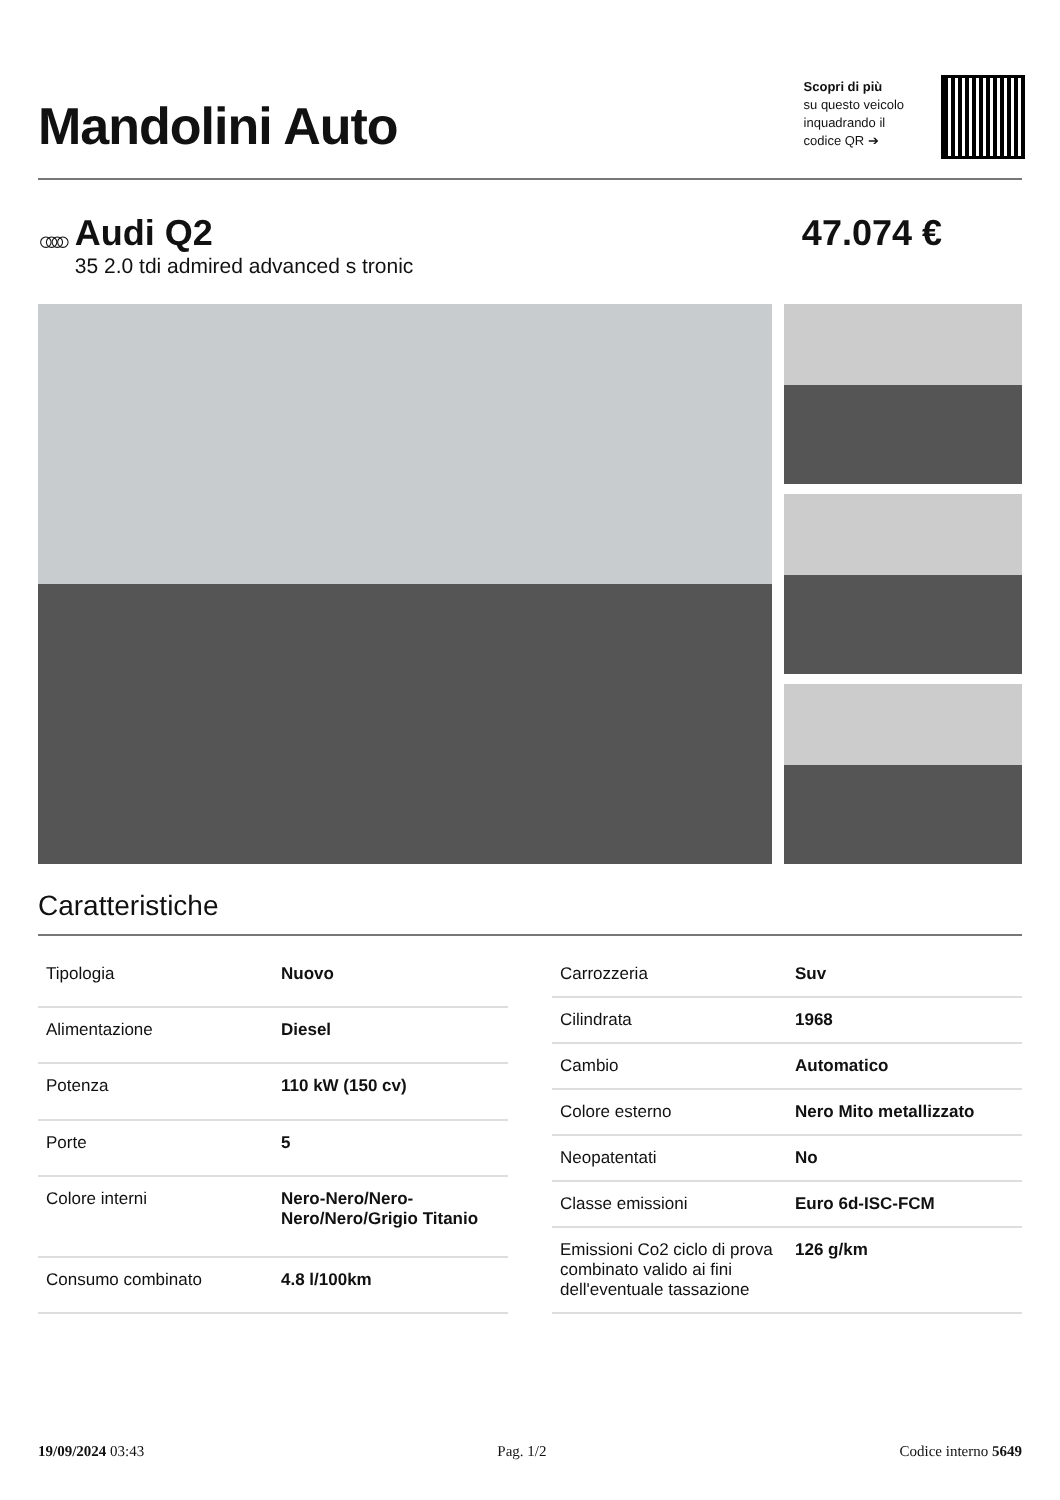Mandolini Auto
Scopri di più
su questo veicolo
inquadrando il
codice QR ➔
○○○○
Audi Q2
35 2.0 tdi admired advanced s tronic
47.074 €
Caratteristiche
| Tipologia | Nuovo |
| Alimentazione | Diesel |
| Potenza | 110 kW (150 cv) |
| Porte | 5 |
| Colore interni | Nero-Nero/Nero-Nero/Nero/Grigio Titanio |
| Consumo combinato | 4.8 l/100km |
| Carrozzeria | Suv |
| Cilindrata | 1968 |
| Cambio | Automatico |
| Colore esterno | Nero Mito metallizzato |
| Neopatentati | No |
| Classe emissioni | Euro 6d-ISC-FCM |
| Emissioni Co2 ciclo di prova combinato valido ai fini dell'eventuale tassazione | 126 g/km |
19/09/2024 03:43 Pag. 1/2 Codice interno 5649